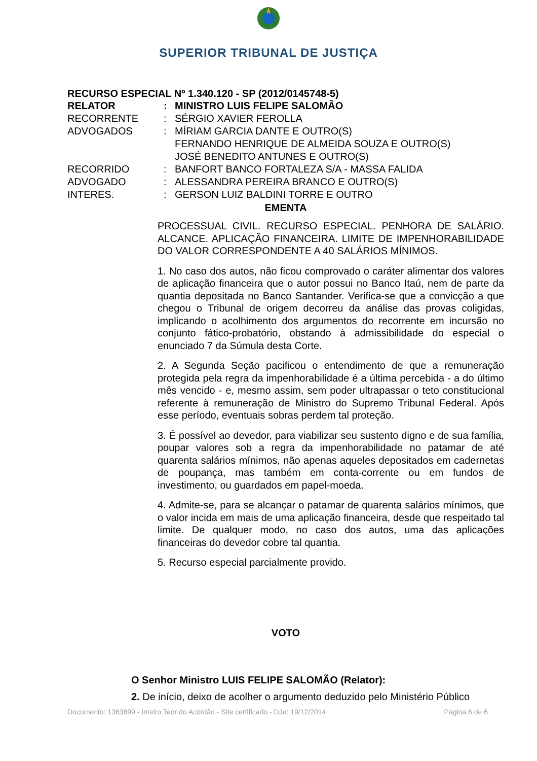SUPERIOR TRIBUNAL DE JUSTIÇA
RECURSO ESPECIAL Nº 1.340.120 - SP (2012/0145748-5)
| RELATOR | : | MINISTRO LUIS FELIPE SALOMÃO |
| RECORRENTE | : | SÉRGIO XAVIER FEROLLA |
| ADVOGADOS | : | MÍRIAM GARCIA DANTE E OUTRO(S) FERNANDO HENRIQUE DE ALMEIDA SOUZA E OUTRO(S) JOSÉ BENEDITO ANTUNES E OUTRO(S) |
| RECORRIDO | : | BANFORT BANCO FORTALEZA S/A - MASSA FALIDA |
| ADVOGADO | : | ALESSANDRA PEREIRA BRANCO E OUTRO(S) |
| INTERES. | : | GERSON LUIZ BALDINI TORRE E OUTRO |
EMENTA
PROCESSUAL CIVIL. RECURSO ESPECIAL. PENHORA DE SALÁRIO. ALCANCE. APLICAÇÃO FINANCEIRA. LIMITE DE IMPENHORABILIDADE DO VALOR CORRESPONDENTE A 40 SALÁRIOS MÍNIMOS.
1. No caso dos autos, não ficou comprovado o caráter alimentar dos valores de aplicação financeira que o autor possui no Banco Itaú, nem de parte da quantia depositada no Banco Santander. Verifica-se que a convicção a que chegou o Tribunal de origem decorreu da análise das provas coligidas, implicando o acolhimento dos argumentos do recorrente em incursão no conjunto fático-probatório, obstando à admissibilidade do especial o enunciado 7 da Súmula desta Corte.
2. A Segunda Seção pacificou o entendimento de que a remuneração protegida pela regra da impenhorabilidade é a última percebida - a do último mês vencido - e, mesmo assim, sem poder ultrapassar o teto constitucional referente à remuneração de Ministro do Supremo Tribunal Federal. Após esse período, eventuais sobras perdem tal proteção.
3. É possível ao devedor, para viabilizar seu sustento digno e de sua família, poupar valores sob a regra da impenhorabilidade no patamar de até quarenta salários mínimos, não apenas aqueles depositados em cadernetas de poupança, mas também em conta-corrente ou em fundos de investimento, ou guardados em papel-moeda.
4. Admite-se, para se alcançar o patamar de quarenta salários mínimos, que o valor incida em mais de uma aplicação financeira, desde que respeitado tal limite. De qualquer modo, no caso dos autos, uma das aplicações financeiras do devedor cobre tal quantia.
5. Recurso especial parcialmente provido.
VOTO
O Senhor Ministro LUIS FELIPE SALOMÃO (Relator):
2. De início, deixo de acolher o argumento deduzido pelo Ministério Público
Documento: 1363899 - Inteiro Teor do Acórdão - Site certificado - DJe: 19/12/2014 Página 6 de 6